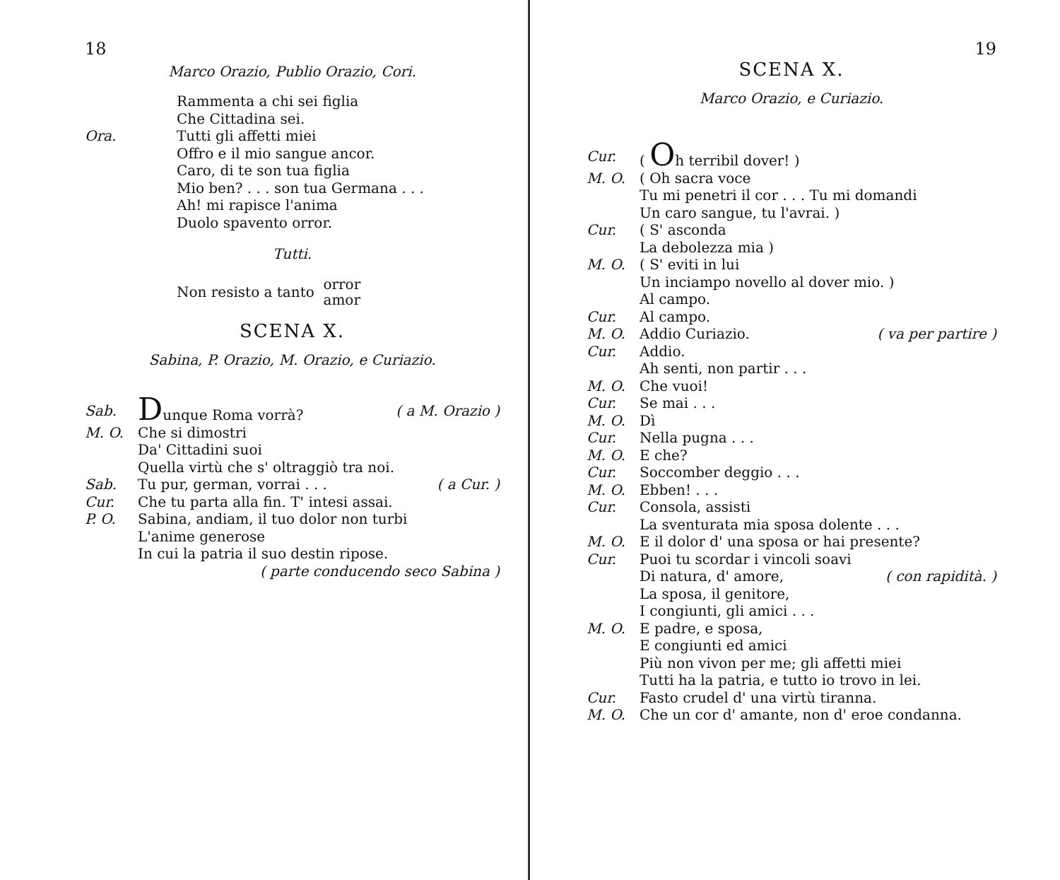18
Marco Orazio, Publio Orazio, Cori.
Rammenta a chi sei figlia
Che Cittadina sei.
Ora. Tutti gli affetti miei
Offro e il mio sangue ancor.
Caro, di te son tua figlia
Mio ben? . . . son tua Germana . . .
Ah! mi rapisce l'anima
Duolo spavento orror.
Tutti.
Non resisto a tanto orror
amor
SCENA X.
Sabina, P. Orazio, M. Orazio, e Curiazio.
Sab. Dunque Roma vorrà? ( a M. Orazio )
M. O. Che si dimostri
Da' Cittadini suoi
Quella virtù che s' oltraggiò tra noi.
Sab. Tu pur, german, vorrai . . . ( a Cur. )
Cur. Che tu parta alla fin. T' intesi assai.
P. O. Sabina, andiam, il tuo dolor non turbi
L'anime generose
In cui la patria il suo destin ripose.
( parte conducendo seco Sabina )
19
SCENA X.
Marco Orazio, e Curiazio.
Cur. ( Oh terribil dover! )
M. O. ( Oh sacra voce
Tu mi penetri il cor . . . Tu mi domandi
Un caro sangue, tu l'avrai. )
Cur. ( S' asconda
La debolezza mia )
M. O. ( S' eviti in lui
Un inciampo novello al dover mio. )
Al campo.
Cur. Al campo.
M. O. Addio Curiazio. ( va per partire )
Cur. Addio.
Ah senti, non partir . . .
M. O. Che vuoi!
Cur. Se mai . . .
M. O. Dì
Cur. Nella pugna . . .
M. O. E che?
Cur. Soccomber deggio . . .
M. O. Ebben! . . .
Cur. Consola, assisti
La sventurata mia sposa dolente . . .
M. O. E il dolor d' una sposa or hai presente?
Cur. Puoi tu scordar i vincoli soavi
Di natura, d' amore, ( con rapidità. )
La sposa, il genitore,
I congiunti, gli amici . . .
M. O. E padre, e sposa,
E congiunti ed amici
Più non vivon per me; gli affetti miei
Tutti ha la patria, e tutto io trovo in lei.
Cur. Fasto crudel d' una virtù tiranna.
M. O. Che un cor d' amante, non d' eroe condanna.